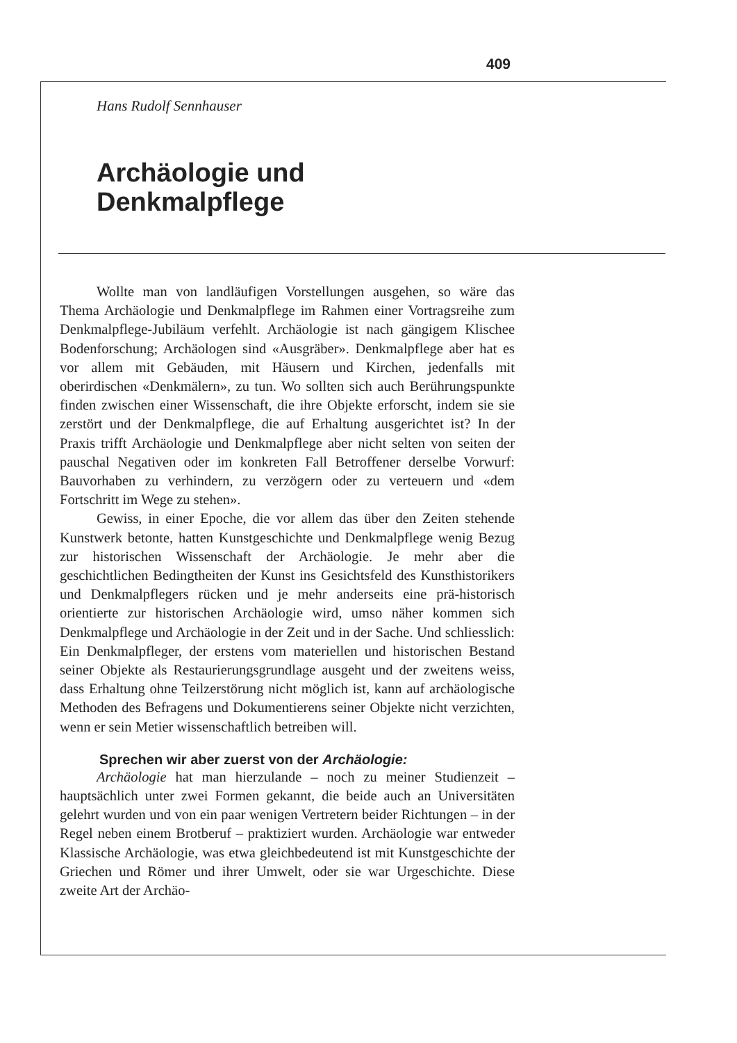409
Hans Rudolf Sennhauser
Archäologie und
Denkmalpflege
Wollte man von landläufigen Vorstellungen ausgehen, so wäre das Thema Archäologie und Denkmalpflege im Rahmen einer Vortragsreihe zum Denkmalpflege-Jubiläum verfehlt. Archäologie ist nach gängigem Klischee Bodenforschung; Archäologen sind «Ausgräber». Denkmalpflege aber hat es vor allem mit Gebäuden, mit Häusern und Kirchen, jedenfalls mit oberirdischen «Denkmälern», zu tun. Wo sollten sich auch Berührungspunkte finden zwischen einer Wissenschaft, die ihre Objekte erforscht, indem sie sie zerstört und der Denkmalpflege, die auf Erhaltung ausgerichtet ist? In der Praxis trifft Archäologie und Denkmalpflege aber nicht selten von seiten der pauschal Negativen oder im konkreten Fall Betroffener derselbe Vorwurf: Bauvorhaben zu verhindern, zu verzögern oder zu verteuern und «dem Fortschritt im Wege zu stehen».
Gewiss, in einer Epoche, die vor allem das über den Zeiten stehende Kunstwerk betonte, hatten Kunstgeschichte und Denkmalpflege wenig Bezug zur historischen Wissenschaft der Archäologie. Je mehr aber die geschichtlichen Bedingtheiten der Kunst ins Gesichtsfeld des Kunsthistorikers und Denkmalpflegers rücken und je mehr anderseits eine prä-historisch orientierte zur historischen Archäologie wird, umso näher kommen sich Denkmalpflege und Archäologie in der Zeit und in der Sache. Und schliesslich: Ein Denkmalpfleger, der erstens vom materiellen und historischen Bestand seiner Objekte als Restaurierungsgrundlage ausgeht und der zweitens weiss, dass Erhaltung ohne Teilzerstörung nicht möglich ist, kann auf archäologische Methoden des Befragens und Dokumentierens seiner Objekte nicht verzichten, wenn er sein Metier wissenschaftlich betreiben will.
Sprechen wir aber zuerst von der Archäologie:
Archäologie hat man hierzulande – noch zu meiner Studienzeit – hauptsächlich unter zwei Formen gekannt, die beide auch an Universitäten gelehrt wurden und von ein paar wenigen Vertretern beider Richtungen – in der Regel neben einem Brotberuf – praktiziert wurden. Archäologie war entweder Klassische Archäologie, was etwa gleichbedeutend ist mit Kunstgeschichte der Griechen und Römer und ihrer Umwelt, oder sie war Urgeschichte. Diese zweite Art der Archäo-